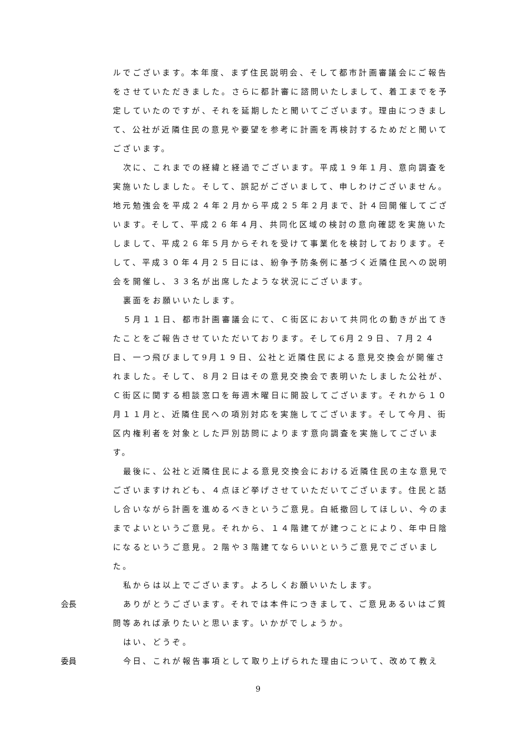ルでございます。本年度、まず住民説明会、そして都市計画審議会にご報告をさせていただきました。さらに都計審に諮問いたしまして、着工までを予定していたのですが、それを延期したと聞いてございます。理由につきまして、公社が近隣住民の意見や要望を参考に計画を再検討するためだと聞いてございます。
次に、これまでの経緯と経過でございます。平成１９年１月、意向調査を実施いたしました。そして、誤記がございまして、申しわけございません。地元勉強会を平成２４年２月から平成２５年２月まで、計４回開催してございます。そして、平成２６年４月、共同化区域の検討の意向確認を実施いたしまして、平成２６年５月からそれを受けて事業化を検討しております。そして、平成３０年４月２５日には、紛争予防条例に基づく近隣住民への説明会を開催し、３３名が出席したような状況にございます。
裏面をお願いいたします。
５月１１日、都市計画審議会にて、Ｃ街区において共同化の動きが出てきたことをご報告させていただいております。そして6月２９日、７月２４日、一つ飛びまして9月１９日、公社と近隣住民による意見交換会が開催されました。そして、８月２日はその意見交換会で表明いたしました公社が、Ｃ街区に関する相談窓口を毎週木曜日に開設してございます。それから１０月１１月と、近隣住民への項別対応を実施してございます。そして今月、街区内権利者を対象とした戸別訪問によります意向調査を実施してございます。
最後に、公社と近隣住民による意見交換会における近隣住民の主な意見でございますけれども、４点ほど挙げさせていただいてございます。住民と話し合いながら計画を進めるべきというご意見。白紙撤回してほしい、今のままでよいというご意見。それから、１４階建てが建つことにより、年中日陰になるというご意見。２階や３階建てならいいというご意見でございました。
私からは以上でございます。よろしくお願いいたします。
会長 ありがとうございます。それでは本件につきまして、ご意見あるいはご質問等あれば承りたいと思います。いかがでしょうか。
はい、どうぞ。
委員 今日、これが報告事項として取り上げられた理由について、改めて教え
9